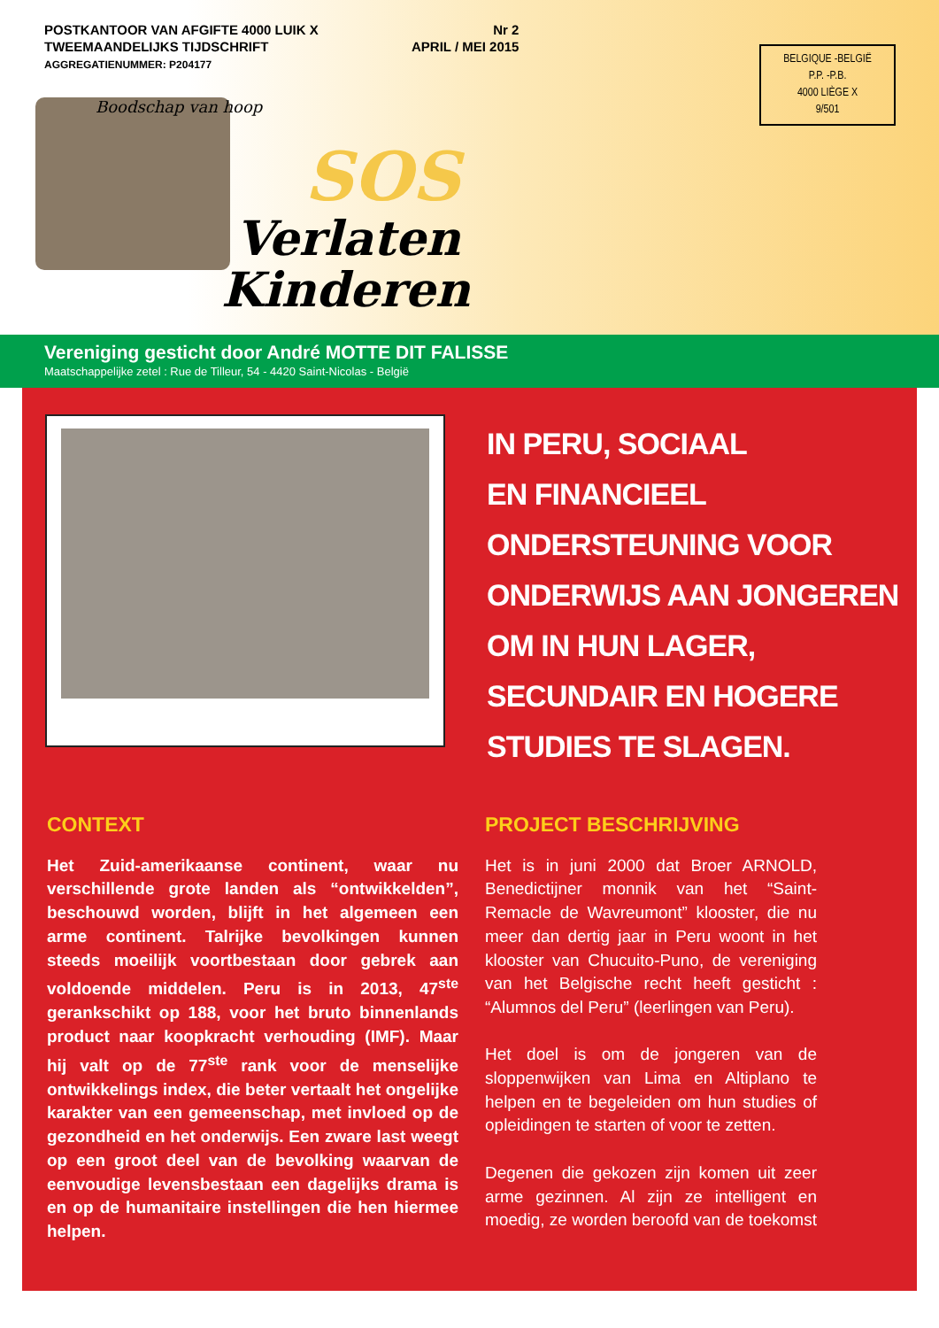POSTKANTOOR VAN AFGIFTE 4000 LUIK X
TWEEMAANDELIJKS TIJDSCHRIFT
AGGREGATIENUMMER: P204177
Nr 2
APRIL / MEI 2015
BELGIQUE -BELGIË
P.P. -P.B.
4000 LIÈGE X
9/501
Boodschap van hoop
SOS
Verlaten
Kinderen
Vereniging gesticht door André MOTTE DIT FALISSE
Maatschappelijke zetel : Rue de Tilleur, 54 - 4420 Saint-Nicolas - België
IN PERU, SOCIAAL
EN FINANCIEEL
ONDERSTEUNING VOOR
ONDERWIJS AAN JONGEREN
OM IN HUN LAGER,
SECUNDAIR EN HOGERE
STUDIES TE SLAGEN.
CONTEXT
Het Zuid-amerikaanse continent, waar nu verschillende grote landen als “ontwikkelden”, beschouwd worden, blijft in het algemeen een arme continent. Talrijke bevolkingen kunnen steeds moeilijk voortbestaan door gebrek aan voldoende middelen. Peru is in 2013, 47<sup>ste</sup> gerankschikt op 188, voor het bruto binnenlands product naar koopkracht verhouding (IMF). Maar hij valt op de 77<sup>ste</sup> rank voor de menselijke ontwikkelings index, die beter vertaalt het ongelijke karakter van een gemeenschap, met invloed op de gezondheid en het onderwijs. Een zware last weegt op een groot deel van de bevolking waarvan de eenvoudige levensbestaan een dagelijks drama is en op de humanitaire instellingen die hen hiermee helpen.
PROJECT BESCHRIJVING
Het is in juni 2000 dat Broer ARNOLD, Benedictijner monnik van het “Saint-Remacle de Wavreumont” klooster, die nu meer dan dertig jaar in Peru woont in het klooster van Chucuito-Puno, de vereniging van het Belgische recht heeft gesticht : “Alumnos del Peru” (leerlingen van Peru).
Het doel is om de jongeren van de sloppenwijken van Lima en Altiplano te helpen en te begeleiden om hun studies of opleidingen te starten of voor te zetten.
Degenen die gekozen zijn komen uit zeer arme gezinnen. Al zijn ze intelligent en moedig, ze worden beroofd van de toekomst